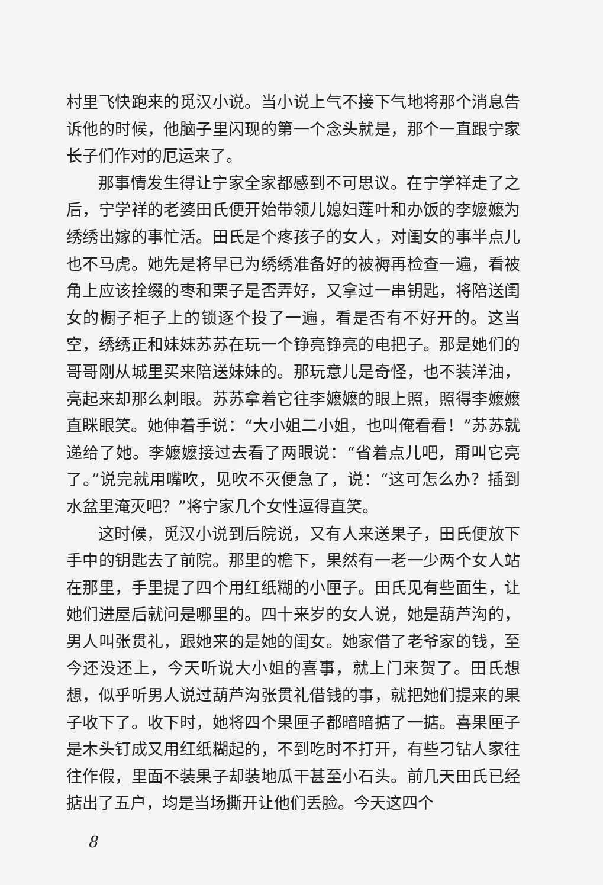村里飞快跑来的觅汉小说。当小说上气不接下气地将那个消息告诉他的时候，他脑子里闪现的第一个念头就是，那个一直跟宁家长子们作对的厄运来了。
那事情发生得让宁家全家都感到不可思议。在宁学祥走了之后，宁学祥的老婆田氏便开始带领儿媳妇莲叶和办饭的李嬷嬷为绣绣出嫁的事忙活。田氏是个疼孩子的女人，对闺女的事半点儿也不马虎。她先是将早已为绣绣准备好的被褥再检查一遍，看被角上应该拴缀的枣和栗子是否弄好，又拿过一串钥匙，将陪送闺女的橱子柜子上的锁逐个投了一遍，看是否有不好开的。这当空，绣绣正和妹妹苏苏在玩一个铮亮铮亮的电把子。那是她们的哥哥刚从城里买来陪送妹妹的。那玩意儿是奇怪，也不装洋油，亮起来却那么刺眼。苏苏拿着它往李嬷嬷的眼上照，照得李嬷嬷直眯眼笑。她伸着手说：“大小姐二小姐，也叫俺看看！”苏苏就递给了她。李嬷嬷接过去看了两眼说：“省着点儿吧，甭叫它亮了。”说完就用嘴吹，见吹不灭便急了，说：“这可怎么办？插到水盆里淹灭吧？”将宁家几个女性逗得直笑。
这时候，觅汉小说到后院说，又有人来送果子，田氏便放下手中的钥匙去了前院。那里的檐下，果然有一老一少两个女人站在那里，手里提了四个用红纸糊的小匣子。田氏见有些面生，让她们进屋后就问是哪里的。四十来岁的女人说，她是葫芦沟的，男人叫张贯礼，跟她来的是她的闺女。她家借了老爷家的钱，至今还没还上，今天听说大小姐的喜事，就上门来贺了。田氏想想，似乎听男人说过葫芦沟张贯礼借钱的事，就把她们提来的果子收下了。收下时，她将四个果匣子都暗暗掂了一掂。喜果匣子是木头钉成又用红纸糊起的，不到吃时不打开，有些刁钻人家往往作假，里面不装果子却装地瓜干甚至小石头。前几天田氏已经掂出了五户，均是当场撕开让他们丢脸。今天这四个
8